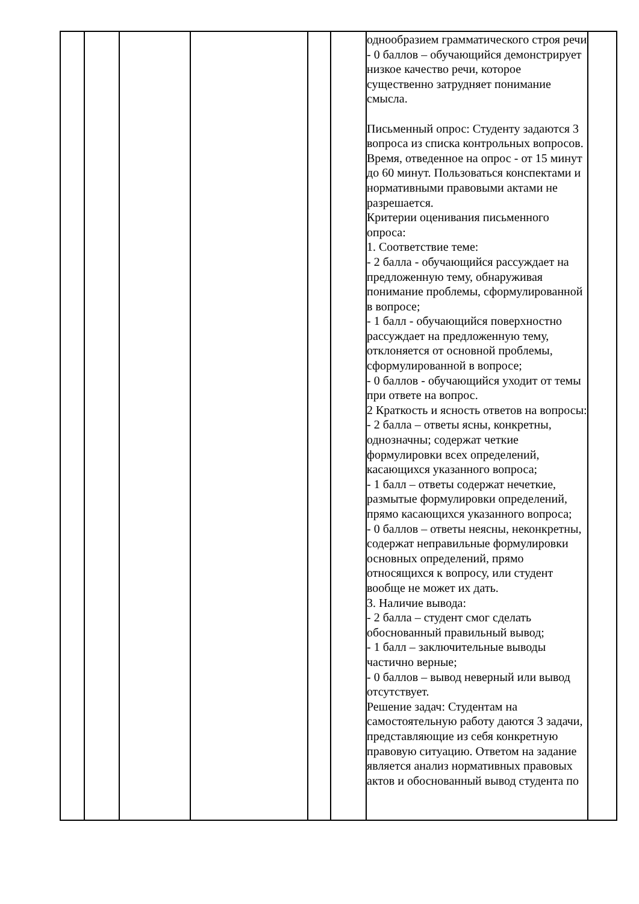| | | | | | | однообразием грамматического строя речи - 0 баллов – обучающийся демонстрирует низкое качество речи, которое существенно затрудняет понимание смысла. Письменный опрос: Студенту задаются 3 вопроса из списка контрольных вопросов. Время, отведенное на опрос - от 15 минут до 60 минут. Пользоваться конспектами и нормативными правовыми актами не разрешается. Критерии оценивания письменного опроса: 1. Соответствие теме: - 2 балла - обучающийся рассуждает на предложенную тему, обнаруживая понимание проблемы, сформулированной в вопросе; - 1 балл - обучающийся поверхностно рассуждает на предложенную тему, отклоняется от основной проблемы, сформулированной в вопросе; - 0 баллов - обучающийся уходит от темы при ответе на вопрос. 2 Краткость и ясность ответов на вопросы: - 2 балла – ответы ясны, конкретны, однозначны; содержат четкие формулировки всех определений, касающихся указанного вопроса; - 1 балл – ответы содержат нечеткие, размытые формулировки определений, прямо касающихся указанного вопроса; - 0 баллов – ответы неясны, неконкретны, содержат неправильные формулировки основных определений, прямо относящихся к вопросу, или студент вообще не может их дать. 3. Наличие вывода: - 2 балла – студент смог сделать обоснованный правильный вывод; - 1 балл – заключительные выводы частично верные; - 0 баллов – вывод неверный или вывод отсутствует. Решение задач: Студентам на самостоятельную работу даются 3 задачи, представляющие из себя конкретную правовую ситуацию. Ответом на задание является анализ нормативных правовых актов и обоснованный вывод студента по | |